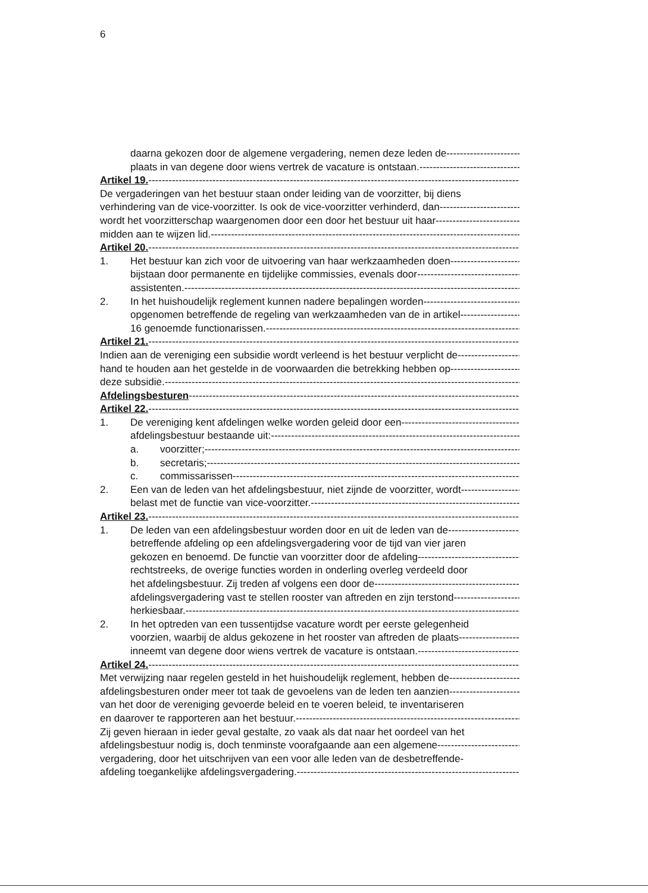6
daarna gekozen door de algemene vergadering, nemen deze leden de
plaats in van degene door wiens vertrek de vacature is ontstaan.
Artikel 19.
De vergaderingen van het bestuur staan onder leiding van de voorzitter, bij diens
verhindering van de vice-voorzitter. Is ook de vice-voorzitter verhinderd, dan
wordt het voorzitterschap waargenomen door een door het bestuur uit haar
midden aan te wijzen lid.
Artikel 20.
1. Het bestuur kan zich voor de uitvoering van haar werkzaamheden doen
bijstaan door permanente en tijdelijke commissies, evenals door
assistenten.
2. In het huishoudelijk reglement kunnen nadere bepalingen worden
opgenomen betreffende de regeling van werkzaamheden van de in artikel
16 genoemde functionarissen.
Artikel 21.
Indien aan de vereniging een subsidie wordt verleend is het bestuur verplicht de
hand te houden aan het gestelde in de voorwaarden die betrekking hebben op
deze subsidie.
Afdelingsbesturen
Artikel 22.
1. De vereniging kent afdelingen welke worden geleid door een
afdelingsbestuur bestaande uit:
a. voorzitter;
b. secretaris;
c. commissarissen
2. Een van de leden van het afdelingsbestuur, niet zijnde de voorzitter, wordt
belast met de functie van vice-voorzitter.
Artikel 23.
1. De leden van een afdelingsbestuur worden door en uit de leden van de
betreffende afdeling op een afdelingsvergadering voor de tijd van vier jaren
gekozen en benoemd. De functie van voorzitter door de afdeling
rechtstreeks, de overige functies worden in onderling overleg verdeeld door
het afdelingsbestuur. Zij treden af volgens een door de
afdelingsvergadering vast te stellen rooster van aftreden en zijn terstond
herkiesbaar.
2. In het optreden van een tussentijdse vacature wordt per eerste gelegenheid
voorzien, waarbij de aldus gekozene in het rooster van aftreden de plaats
inneemt van degene door wiens vertrek de vacature is ontstaan.
Artikel 24.
Met verwijzing naar regelen gesteld in het huishoudelijk reglement, hebben de
afdelingsbesturen onder meer tot taak de gevoelens van de leden ten aanzien
van het door de vereniging gevoerde beleid en te voeren beleid, te inventariseren
en daarover te rapporteren aan het bestuur.
Zij geven hieraan in ieder geval gestalte, zo vaak als dat naar het oordeel van het
afdelingsbestuur nodig is, doch tenminste voorafgaande aan een algemene
vergadering, door het uitschrijven van een voor alle leden van de desbetreffende-
afdeling toegankelijke afdelingsvergadering.